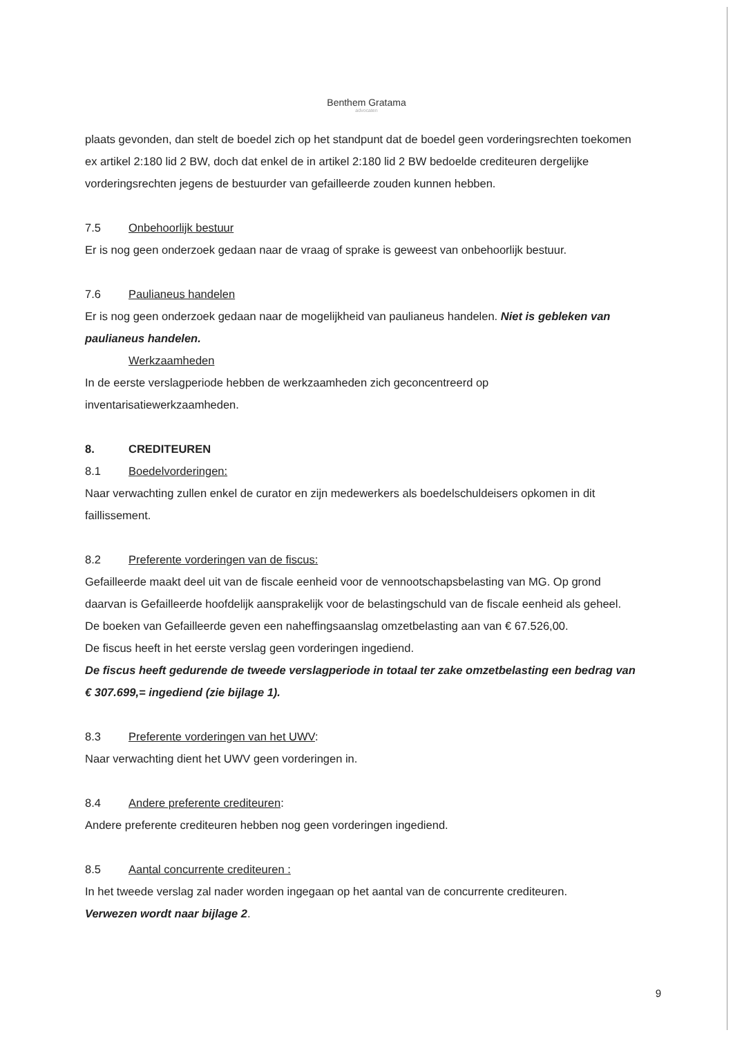Benthem Gratama
advocaten
plaats gevonden, dan stelt de boedel zich op het standpunt dat de boedel geen vorderingsrechten toekomen ex artikel 2:180 lid 2 BW, doch dat enkel de in artikel 2:180 lid 2 BW bedoelde crediteuren dergelijke vorderingsrechten jegens de bestuurder van gefailleerde zouden kunnen hebben.
7.5 Onbehoorlijk bestuur
Er is nog geen onderzoek gedaan naar de vraag of sprake is geweest van onbehoorlijk bestuur.
7.6 Paulianeus handelen
Er is nog geen onderzoek gedaan naar de mogelijkheid van paulianeus handelen. Niet is gebleken van paulianeus handelen.
Werkzaamheden
In de eerste verslagperiode hebben de werkzaamheden zich geconcentreerd op inventarisatiewerkzaamheden.
8. CREDITEUREN
8.1 Boedelvorderingen:
Naar verwachting zullen enkel de curator en zijn medewerkers als boedelschuldeisers opkomen in dit faillissement.
8.2 Preferente vorderingen van de fiscus:
Gefailleerde maakt deel uit van de fiscale eenheid voor de vennootschapsbelasting van MG. Op grond daarvan is Gefailleerde hoofdelijk aansprakelijk voor de belastingschuld van de fiscale eenheid als geheel.
De boeken van Gefailleerde geven een naheffingsaanslag omzetbelasting aan van € 67.526,00.
De fiscus heeft in het eerste verslag geen vorderingen ingediend.
De fiscus heeft gedurende de tweede verslagperiode in totaal ter zake omzetbelasting een bedrag van € 307.699,= ingediend (zie bijlage 1).
8.3 Preferente vorderingen van het UWV:
Naar verwachting dient het UWV geen vorderingen in.
8.4 Andere preferente crediteuren:
Andere preferente crediteuren hebben nog geen vorderingen ingediend.
8.5 Aantal concurrente crediteuren :
In het tweede verslag zal nader worden ingegaan op het aantal van de concurrente crediteuren.
Verwezen wordt naar bijlage 2.
9